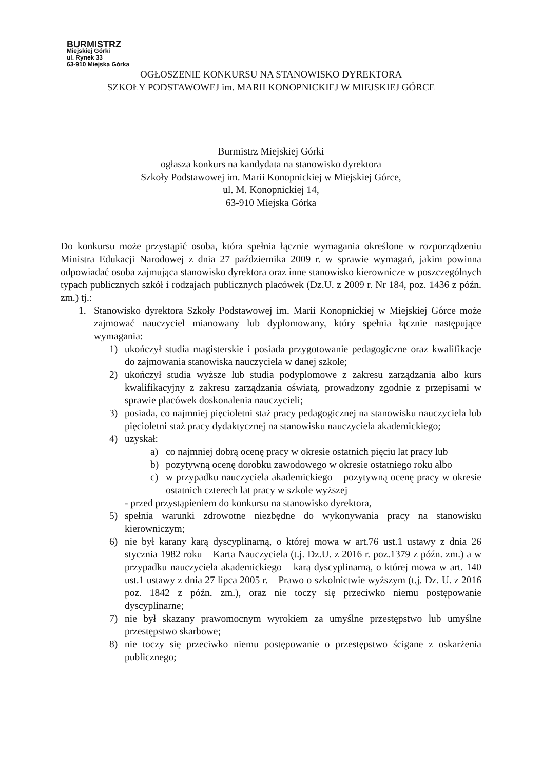BURMISTRZ
Miejskiej Górki
ul. Rynek 33
63-910 Miejska Górka
OGŁOSZENIE KONKURSU NA STANOWISKO DYREKTORA
SZKOŁY PODSTAWOWEJ im. MARII KONOPNICKIEJ W MIEJSKIEJ GÓRCE
Burmistrz Miejskiej Górki
ogłasza konkurs na kandydata na stanowisko dyrektora
Szkoły Podstawowej im. Marii Konopnickiej w Miejskiej Górce,
ul. M. Konopnickiej 14,
63-910 Miejska Górka
Do konkursu może przystąpić osoba, która spełnia łącznie wymagania określone w rozporządzeniu Ministra Edukacji Narodowej z dnia 27 października 2009 r. w sprawie wymagań, jakim powinna odpowiadać osoba zajmująca stanowisko dyrektora oraz inne stanowisko kierownicze w poszczególnych typach publicznych szkół i rodzajach publicznych placówek (Dz.U. z 2009 r. Nr 184, poz. 1436 z późn. zm.) tj.:
1. Stanowisko dyrektora Szkoły Podstawowej im. Marii Konopnickiej w Miejskiej Górce może zajmować nauczyciel mianowany lub dyplomowany, który spełnia łącznie następujące wymagania:
1) ukończył studia magisterskie i posiada przygotowanie pedagogiczne oraz kwalifikacje do zajmowania stanowiska nauczyciela w danej szkole;
2) ukończył studia wyższe lub studia podyplomowe z zakresu zarządzania albo kurs kwalifikacyjny z zakresu zarządzania oświatą, prowadzony zgodnie z przepisami w sprawie placówek doskonalenia nauczycieli;
3) posiada, co najmniej pięcioletni staż pracy pedagogicznej na stanowisku nauczyciela lub pięcioletni staż pracy dydaktycznej na stanowisku nauczyciela akademickiego;
4) uzyskał:
a) co najmniej dobrą ocenę pracy w okresie ostatnich pięciu lat pracy lub
b) pozytywną ocenę dorobku zawodowego w okresie ostatniego roku albo
c) w przypadku nauczyciela akademickiego – pozytywną ocenę pracy w okresie ostatnich czterech lat pracy w szkole wyższej
- przed przystąpieniem do konkursu na stanowisko dyrektora,
5) spełnia warunki zdrowotne niezbędne do wykonywania pracy na stanowisku kierowniczym;
6) nie był karany karą dyscyplinarną, o której mowa w art.76 ust.1 ustawy z dnia 26 stycznia 1982 roku – Karta Nauczyciela (t.j. Dz.U. z 2016 r. poz.1379 z późn. zm.) a w przypadku nauczyciela akademickiego – karą dyscyplinarną, o której mowa w art. 140 ust.1 ustawy z dnia 27 lipca 2005 r. – Prawo o szkolnictwie wyższym (t.j. Dz. U. z 2016 poz. 1842 z późn. zm.), oraz nie toczy się przeciwko niemu postępowanie dyscyplinarne;
7) nie był skazany prawomocnym wyrokiem za umyślne przestępstwo lub umyślne przestępstwo skarbowe;
8) nie toczy się przeciwko niemu postępowanie o przestępstwo ścigane z oskarżenia publicznego;